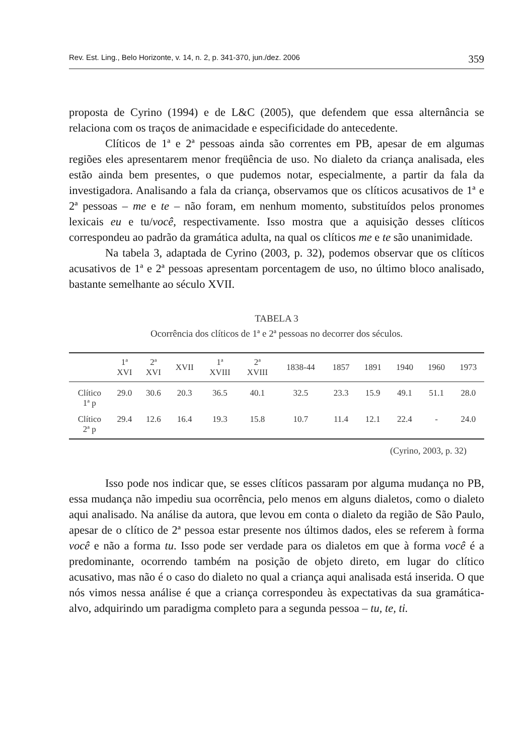Rev. Est. Ling., Belo Horizonte, v. 14, n. 2, p. 341-370, jun./dez. 2006 359
proposta de Cyrino (1994) e de L&C (2005), que defendem que essa alternância se relaciona com os traços de animacidade e especificidade do antecedente.
Clíticos de 1ª e 2ª pessoas ainda são correntes em PB, apesar de em algumas regiões eles apresentarem menor freqüência de uso. No dialeto da criança analisada, eles estão ainda bem presentes, o que pudemos notar, especialmente, a partir da fala da investigadora. Analisando a fala da criança, observamos que os clíticos acusativos de 1ª e 2ª pessoas – me e te – não foram, em nenhum momento, substituídos pelos pronomes lexicais eu e tu/você, respectivamente. Isso mostra que a aquisição desses clíticos correspondeu ao padrão da gramática adulta, na qual os clíticos me e te são unanimidade.
Na tabela 3, adaptada de Cyrino (2003, p. 32), podemos observar que os clíticos acusativos de 1ª e 2ª pessoas apresentam porcentagem de uso, no último bloco analisado, bastante semelhante ao século XVII.
TABELA 3
Ocorrência dos clíticos de 1ª e 2ª pessoas no decorrer dos séculos.
| | 1ª XVI | 2ª XVI | XVII | 1ª XVIII | 2ª XVIII | 1838-44 | 1857 | 1891 | 1940 | 1960 | 1973 |
| --- | --- | --- | --- | --- | --- | --- | --- | --- | --- | --- | --- |
| Clítico 1ª p | 29.0 | 30.6 | 20.3 | 36.5 | 40.1 | 32.5 | 23.3 | 15.9 | 49.1 | 51.1 | 28.0 |
| Clítico 2ª p | 29.4 | 12.6 | 16.4 | 19.3 | 15.8 | 10.7 | 11.4 | 12.1 | 22.4 | - | 24.0 |
(Cyrino, 2003, p. 32)
Isso pode nos indicar que, se esses clíticos passaram por alguma mudança no PB, essa mudança não impediu sua ocorrência, pelo menos em alguns dialetos, como o dialeto aqui analisado. Na análise da autora, que levou em conta o dialeto da região de São Paulo, apesar de o clítico de 2ª pessoa estar presente nos últimos dados, eles se referem à forma você e não a forma tu. Isso pode ser verdade para os dialetos em que à forma você é a predominante, ocorrendo também na posição de objeto direto, em lugar do clítico acusativo, mas não é o caso do dialeto no qual a criança aqui analisada está inserida. O que nós vimos nessa análise é que a criança correspondeu às expectativas da sua gramática-alvo, adquirindo um paradigma completo para a segunda pessoa – tu, te, ti.